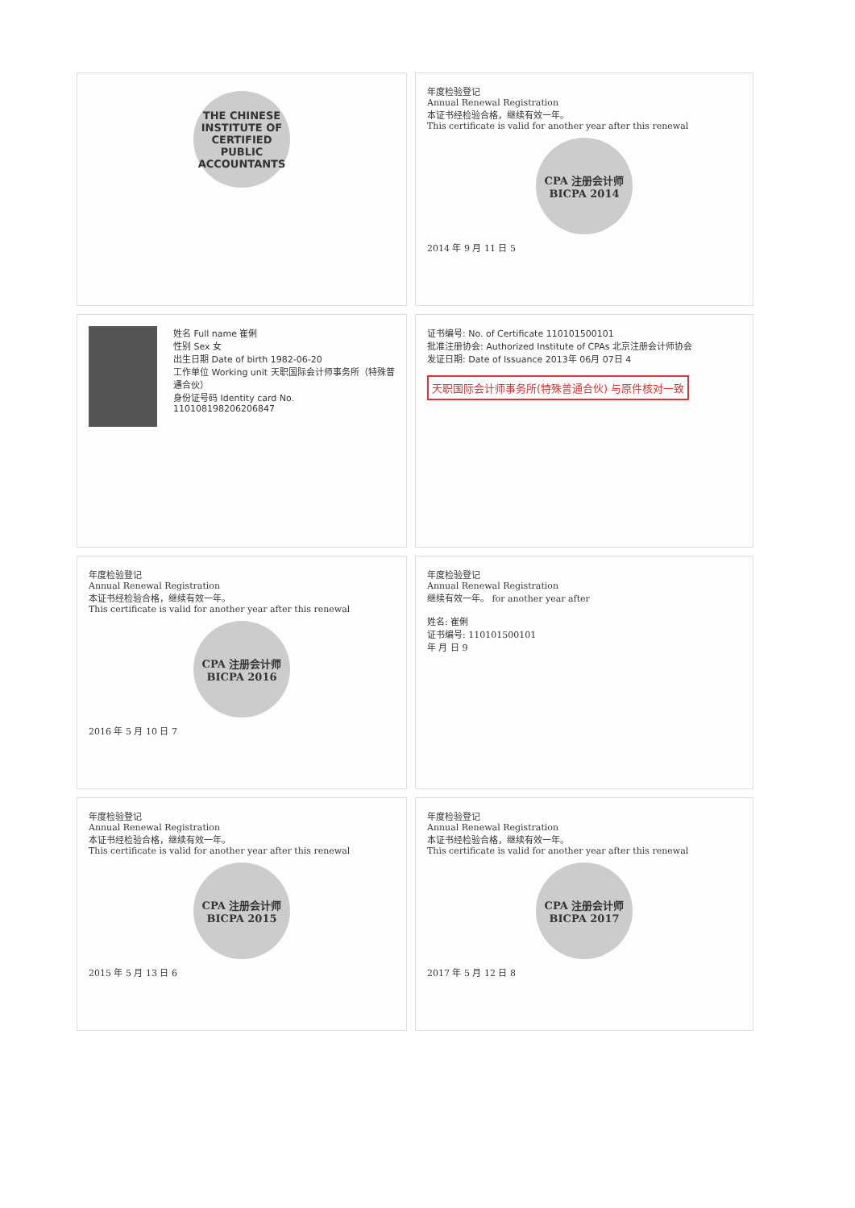THE CHINESE INSTITUTE OF CERTIFIED PUBLIC ACCOUNTANTS
年度检验登记
Annual Renewal Registration
本证书经检验合格，继续有效一年。
This certificate is valid for another year after this renewal
CPA 注册会计师 BICPA 2014
2014 年 9 月 11 日 5
姓名 Full name 崔俐
性别 Sex 女
出生日期 Date of birth 1982-06-20
工作单位 Working unit 天职国际会计师事务所（特殊普通合伙）
身份证号码 Identity card No. 110108198206206847
证书编号: No. of Certificate 110101500101
批准注册协会: Authorized Institute of CPAs 北京注册会计师协会
发证日期: Date of Issuance 2013年 06月 07日 4
天职国际会计师事务所(特殊普通合伙) 与原件核对一致
年度检验登记
Annual Renewal Registration
本证书经检验合格，继续有效一年。
This certificate is valid for another year after this renewal
CPA 注册会计师 BICPA 2016
2016 年 5 月 10 日 7
年度检验登记
Annual Renewal Registration
继续有效一年。 for another year after
姓名: 崔俐
证书编号: 110101500101
年 月 日 9
年度检验登记
Annual Renewal Registration
本证书经检验合格，继续有效一年。
This certificate is valid for another year after this renewal
CPA 注册会计师 BICPA 2015
2015 年 5 月 13 日 6
年度检验登记
Annual Renewal Registration
本证书经检验合格，继续有效一年。
This certificate is valid for another year after this renewal
CPA 注册会计师 BICPA 2017
2017 年 5 月 12 日 8